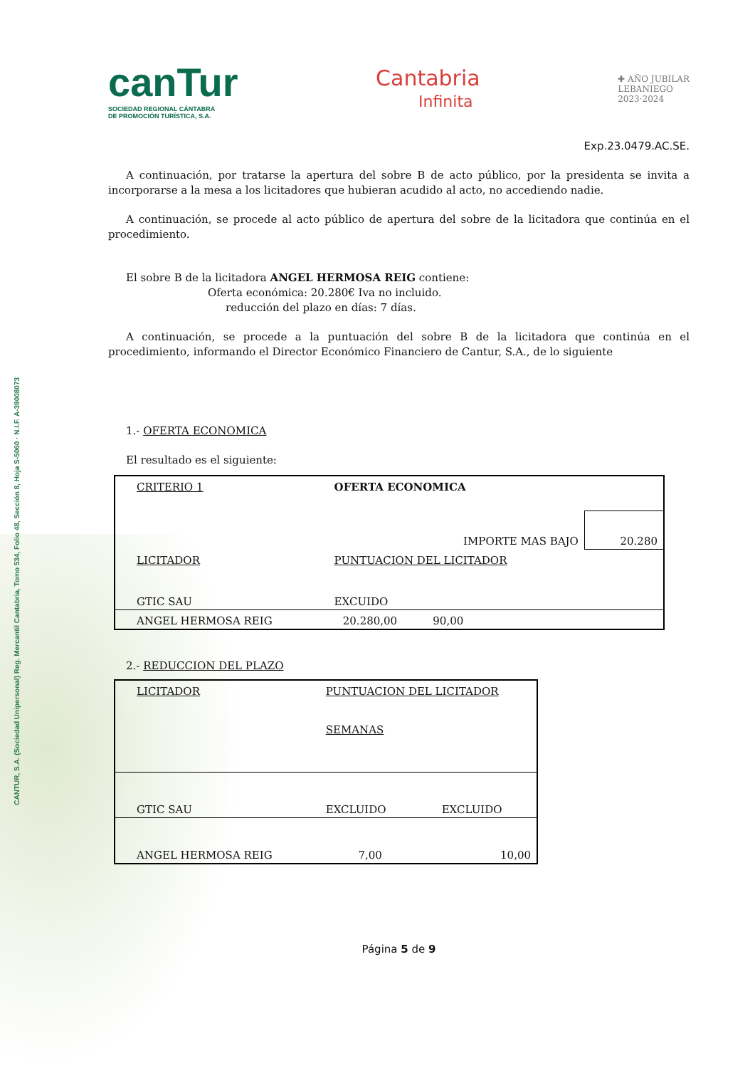CANTUR, S.A. (Sociedad Unipersonal) Reg. Mercantil Cantabria, Tomo 534, Folio 48, Sección 8, Hoja S-5060 · N.I.F. A-39008073
canTur
SOCIEDAD REGIONAL CÁNTABRA
DE PROMOCIÓN TURÍSTICA, S.A.
Cantabria
Infinita
✚ AÑO JUBILAR
LEBANIEGO
2023·2024
Exp.23.0479.AC.SE.
A continuación, por tratarse la apertura del sobre B de acto público, por la presidenta se invita a incorporarse a la mesa a los licitadores que hubieran acudido al acto, no accediendo nadie.
A continuación, se procede al acto público de apertura del sobre de la licitadora que continúa en el procedimiento.
El sobre B de la licitadora ANGEL HERMOSA REIG contiene:
Oferta económica: 20.280€ Iva no incluido.
reducción del plazo en días: 7 días.
A continuación, se procede a la puntuación del sobre B de la licitadora que continúa en el procedimiento, informando el Director Económico Financiero de Cantur, S.A., de lo siguiente
1.- OFERTA ECONOMICA
El resultado es el siguiente:
| CRITERIO 1 | OFERTA ECONOMICA | | |
| | | IMPORTE MAS BAJO | 20.280 |
| LICITADOR | PUNTUACION DEL LICITADOR | | |
| GTIC SAU | EXCUIDO | | |
| ANGEL HERMOSA REIG | 20.280,00 | 90,00 | |
2.- REDUCCION DEL PLAZO
| LICITADOR | PUNTUACION DEL LICITADOR SEMANAS | |
| GTIC SAU | EXCLUIDO | EXCLUIDO |
| ANGEL HERMOSA REIG | 7,00 | 10,00 |
Página 5 de 9